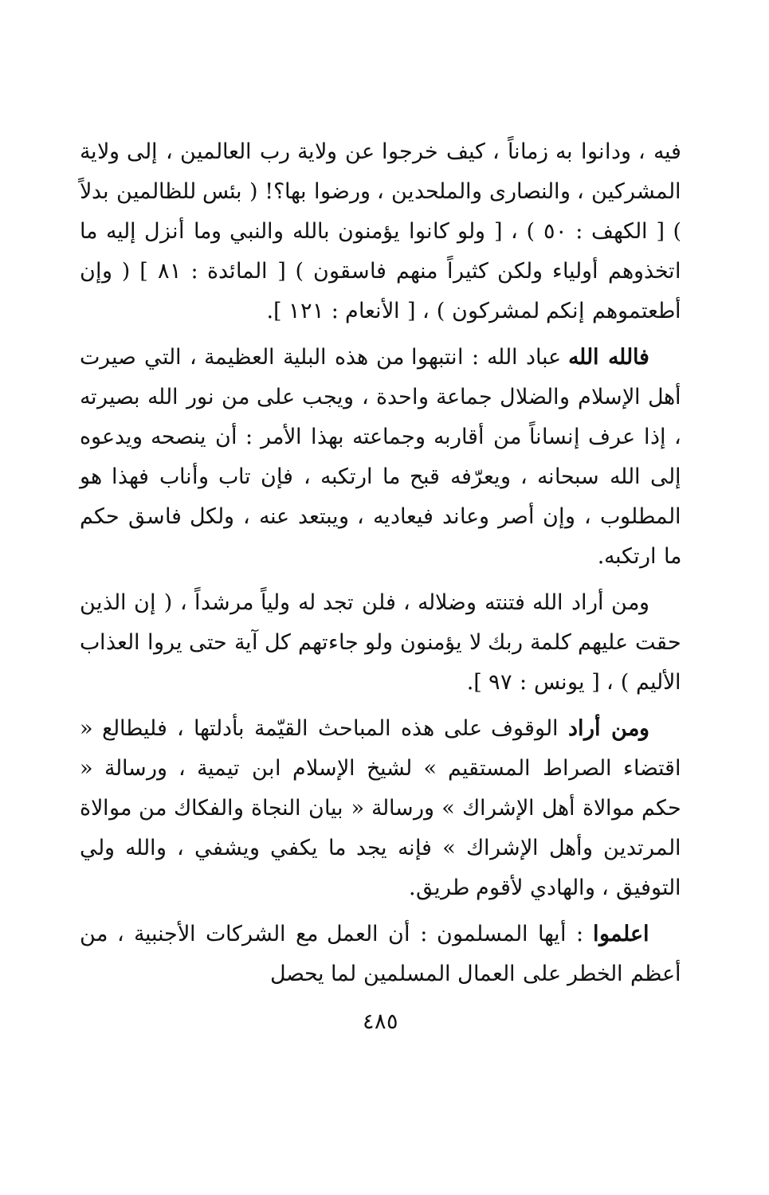فيه ، ودانوا به زماناً ، كيف خرجوا عن ولاية رب العالمين ، إلى ولاية المشركين ، والنصارى والملحدين ، ورضوا بها؟! ( بئس للظالمين بدلاً ) [ الكهف : ٥٠ ) ، [ ولو كانوا يؤمنون بالله والنبي وما أنزل إليه ما اتخذوهم أولياء ولكن كثيراً منهم فاسقون ) [ المائدة : ٨١ ] ( وإن أطعتموهم إنكم لمشركون ) ، [ الأنعام : ١٢١ ].
فالله الله عباد الله : انتبهوا من هذه البلية العظيمة ، التي صيرت أهل الإسلام والضلال جماعة واحدة ، ويجب على من نور الله بصيرته ، إذا عرف إنساناً من أقاربه وجماعته بهذا الأمر : أن ينصحه ويدعوه إلى الله سبحانه ، ويعرّفه قبح ما ارتكبه ، فإن تاب وأناب فهذا هو المطلوب ، وإن أصر وعاند فيعاديه ، ويبتعد عنه ، ولكل فاسق حكم ما ارتكبه.
ومن أراد الله فتنته وضلاله ، فلن تجد له ولياً مرشداً ، ( إن الذين حقت عليهم كلمة ربك لا يؤمنون ولو جاءتهم كل آية حتى يروا العذاب الأليم ) ، [ يونس : ٩٧ ].
ومن أراد الوقوف على هذه المباحث القيّمة بأدلتها ، فليطالع « اقتضاء الصراط المستقيم » لشيخ الإسلام ابن تيمية ، ورسالة « حكم موالاة أهل الإشراك » ورسالة « بيان النجاة والفكاك من موالاة المرتدين وأهل الإشراك » فإنه يجد ما يكفي ويشفي ، والله ولي التوفيق ، والهادي لأقوم طريق.
اعلموا : أيها المسلمون : أن العمل مع الشركات الأجنبية ، من أعظم الخطر على العمال المسلمين لما يحصل
٤٨٥